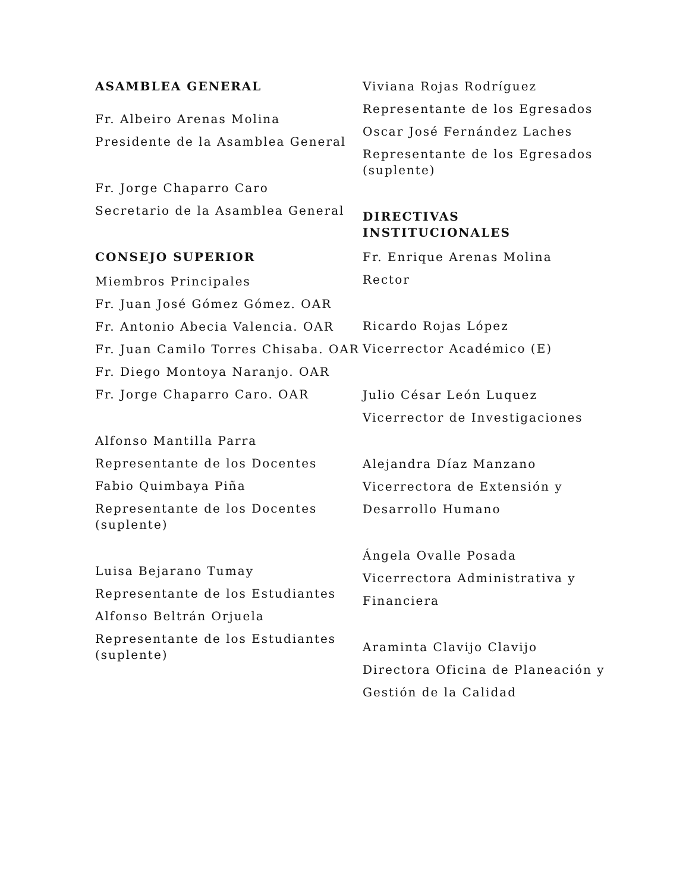ASAMBLEA GENERAL
Fr. Albeiro Arenas Molina
Presidente de la Asamblea General
Fr. Jorge Chaparro Caro
Secretario de la Asamblea General
CONSEJO SUPERIOR
Miembros Principales
Fr. Juan José Gómez Gómez. OAR
Fr. Antonio Abecia Valencia. OAR
Fr. Juan Camilo Torres Chisaba. OAR
Fr. Diego Montoya Naranjo. OAR
Fr. Jorge Chaparro Caro. OAR
Alfonso Mantilla Parra
Representante de los Docentes
Fabio Quimbaya Piña
Representante de los Docentes (suplente)
Luisa Bejarano Tumay
Representante de los Estudiantes
Alfonso Beltrán Orjuela
Representante de los Estudiantes (suplente)
Viviana Rojas Rodríguez
Representante de los Egresados
Oscar José Fernández Laches
Representante de los Egresados (suplente)
DIRECTIVAS INSTITUCIONALES
Fr. Enrique Arenas Molina
Rector
Ricardo Rojas López
Vicerrector Académico (E)
Julio César León Luquez
Vicerrector de Investigaciones
Alejandra Díaz Manzano
Vicerrectora de Extensión y
Desarrollo Humano
Ángela Ovalle Posada
Vicerrectora Administrativa y
Financiera
Araminta Clavijo Clavijo
Directora Oficina de Planeación y
Gestión de la Calidad